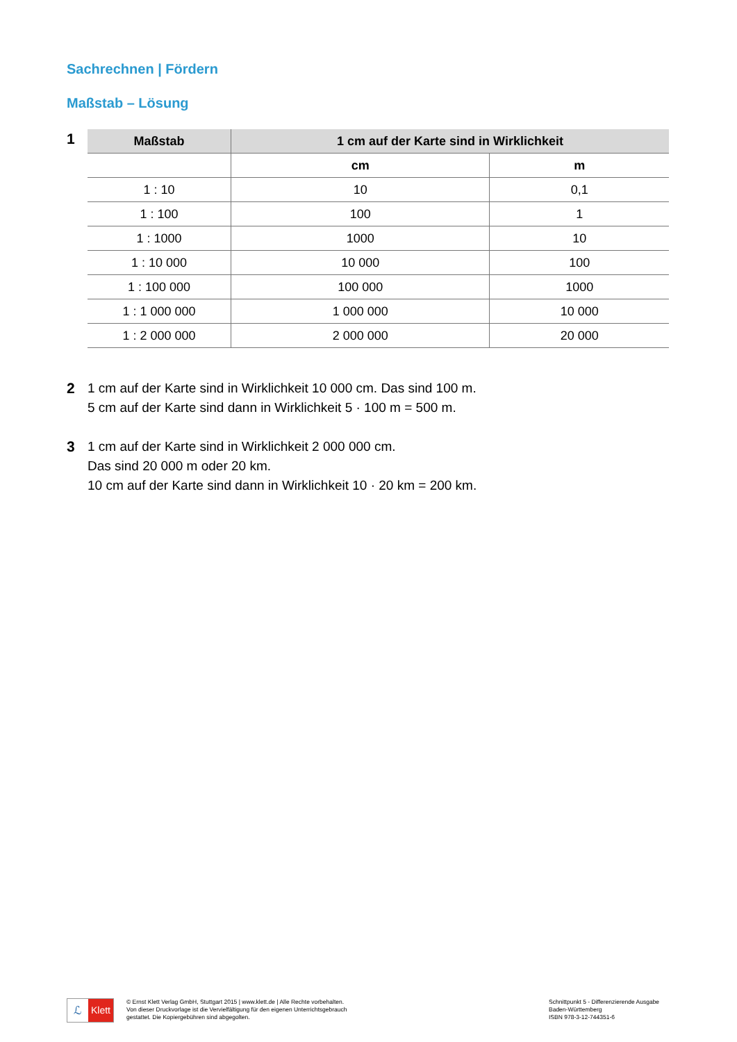Sachrechnen | Fördern
Maßstab – Lösung
1
| Maßstab | 1 cm auf der Karte sind in Wirklichkeit | |
| --- | --- | --- |
| | cm | m |
| 1 : 10 | 10 | 0,1 |
| 1 : 100 | 100 | 1 |
| 1 : 1000 | 1000 | 10 |
| 1 : 10 000 | 10 000 | 100 |
| 1 : 100 000 | 100 000 | 1000 |
| 1 : 1 000 000 | 1 000 000 | 10 000 |
| 1 : 2 000 000 | 2 000 000 | 20 000 |
2 1 cm auf der Karte sind in Wirklichkeit 10 000 cm. Das sind 100 m.
5 cm auf der Karte sind dann in Wirklichkeit 5 · 100 m = 500 m.
3 1 cm auf der Karte sind in Wirklichkeit 2 000 000 cm.
Das sind 20 000 m oder 20 km.
10 cm auf der Karte sind dann in Wirklichkeit 10 · 20 km = 200 km.
ℒ Klett
© Ernst Klett Verlag GmbH, Stuttgart 2015 | www.klett.de | Alle Rechte vorbehalten.
Von dieser Druckvorlage ist die Vervielfältigung für den eigenen Unterrichtsgebrauch
gestattet. Die Kopiergebühren sind abgegolten.
Schnittpunkt 5 - Differenzierende Ausgabe
Baden-Württemberg
ISBN 978-3-12-744351-6